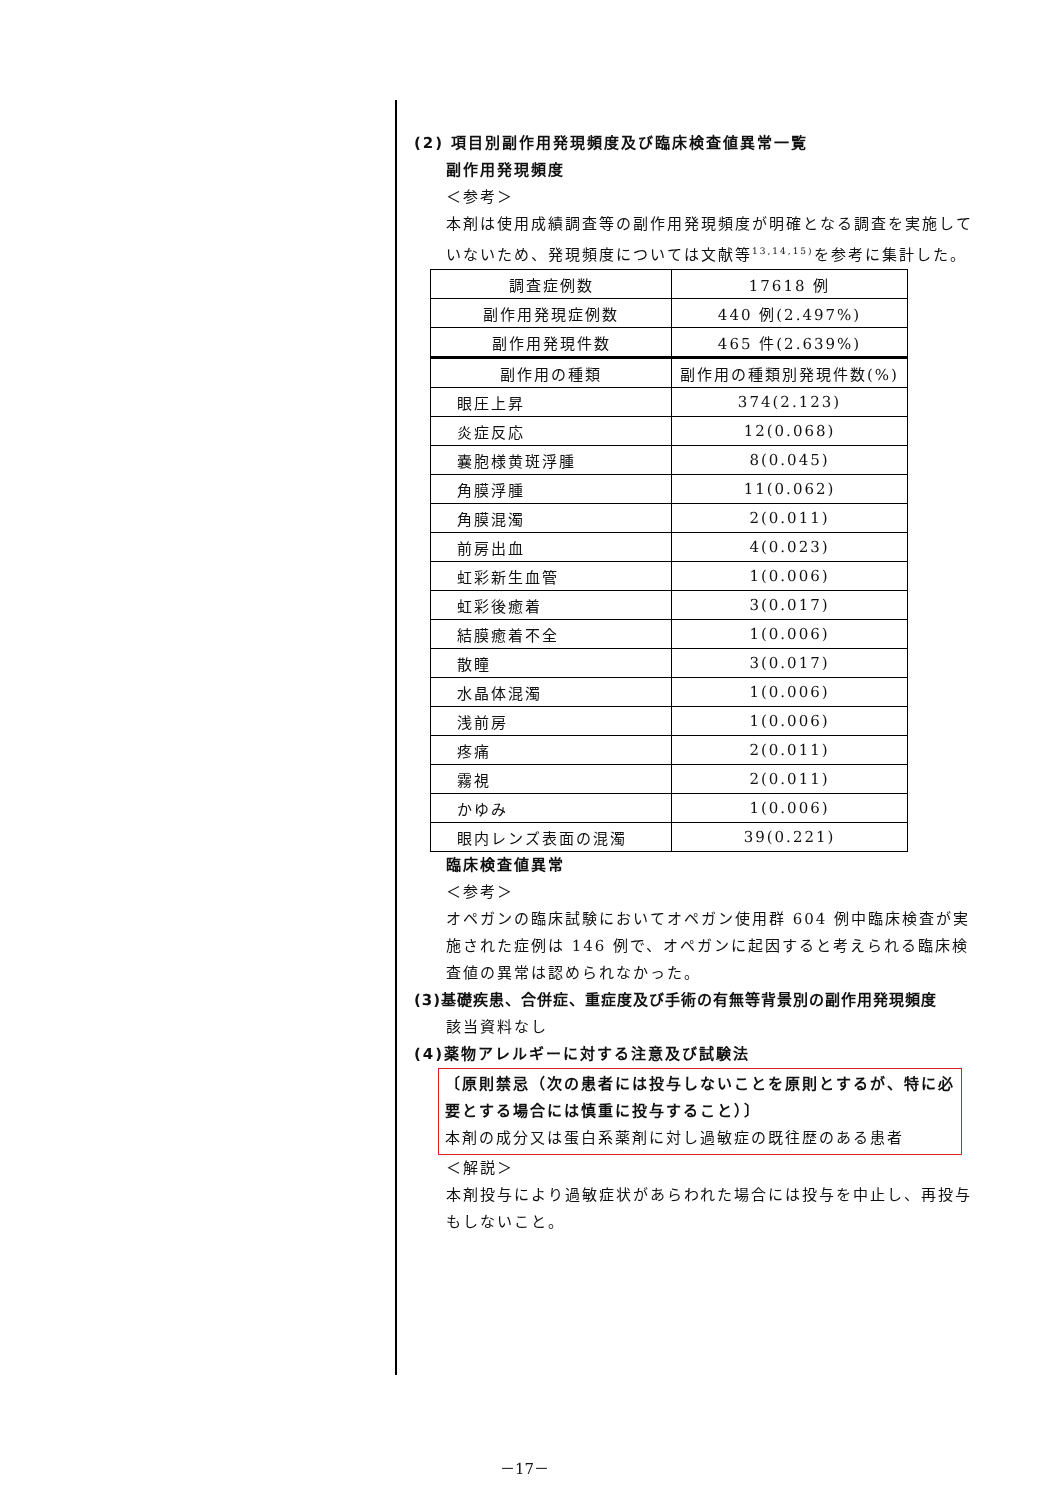(2) 項目別副作用発現頻度及び臨床検査値異常一覧
副作用発現頻度
＜参考＞
本剤は使用成績調査等の副作用発現頻度が明確となる調査を実施していないため、発現頻度については文献等<sup>13,14,15)</sup>を参考に集計した。
| 調査症例数 | 17618 例 |
| 副作用発現症例数 | 440 例(2.497%) |
| 副作用発現件数 | 465 件(2.639%) |
| 副作用の種類 | 副作用の種類別発現件数(%) |
| 眼圧上昇 | 374(2.123) |
| 炎症反応 | 12(0.068) |
| 嚢胞様黄斑浮腫 | 8(0.045) |
| 角膜浮腫 | 11(0.062) |
| 角膜混濁 | 2(0.011) |
| 前房出血 | 4(0.023) |
| 虹彩新生血管 | 1(0.006) |
| 虹彩後癒着 | 3(0.017) |
| 結膜癒着不全 | 1(0.006) |
| 散瞳 | 3(0.017) |
| 水晶体混濁 | 1(0.006) |
| 浅前房 | 1(0.006) |
| 疼痛 | 2(0.011) |
| 霧視 | 2(0.011) |
| かゆみ | 1(0.006) |
| 眼内レンズ表面の混濁 | 39(0.221) |
臨床検査値異常
＜参考＞
オペガンの臨床試験においてオペガン使用群 604 例中臨床検査が実施された症例は 146 例で、オペガンに起因すると考えられる臨床検査値の異常は認められなかった。
(3)基礎疾患、合併症、重症度及び手術の有無等背景別の副作用発現頻度
該当資料なし
(4)薬物アレルギーに対する注意及び試験法
〔原則禁忌（次の患者には投与しないことを原則とするが、特に必要とする場合には慎重に投与すること）〕
本剤の成分又は蛋白系薬剤に対し過敏症の既往歴のある患者
＜解説＞
本剤投与により過敏症状があらわれた場合には投与を中止し、再投与もしないこと。
－17－